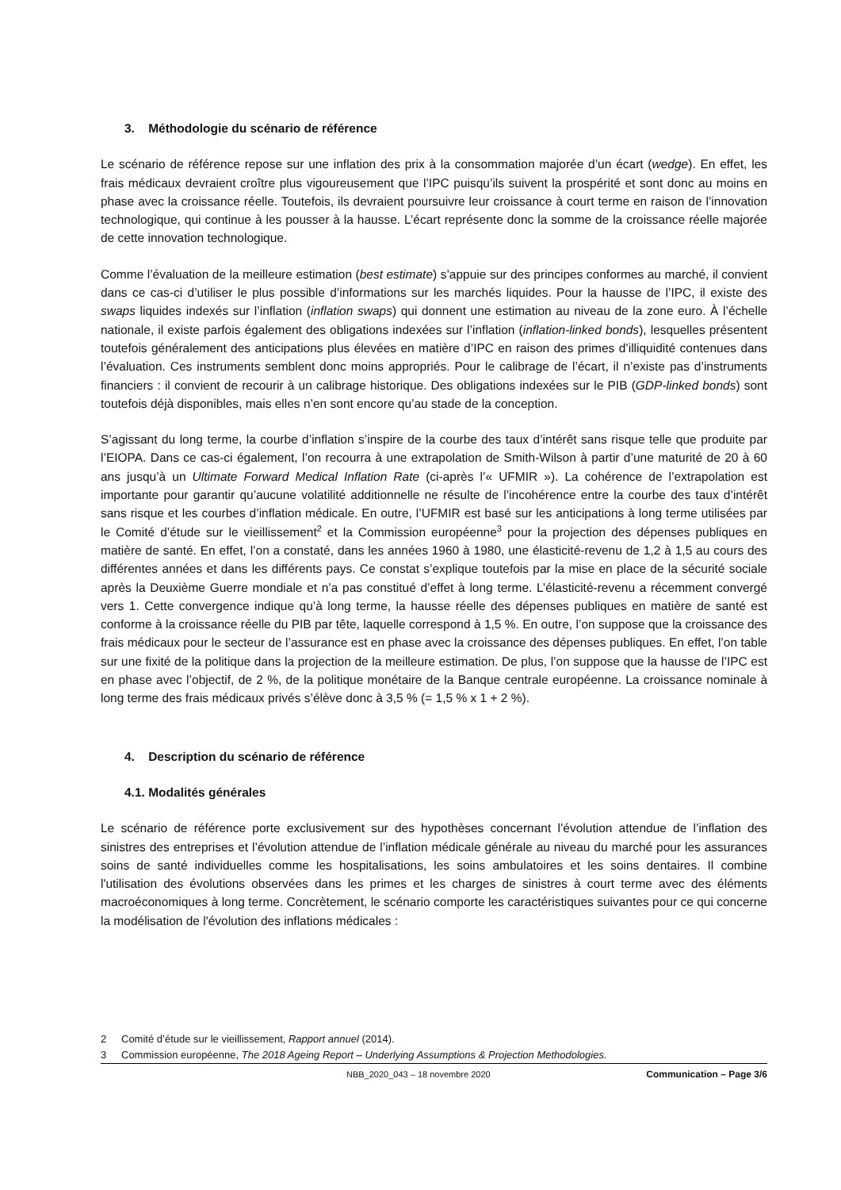3. Méthodologie du scénario de référence
Le scénario de référence repose sur une inflation des prix à la consommation majorée d’un écart (wedge). En effet, les frais médicaux devraient croître plus vigoureusement que l’IPC puisqu’ils suivent la prospérité et sont donc au moins en phase avec la croissance réelle. Toutefois, ils devraient poursuivre leur croissance à court terme en raison de l’innovation technologique, qui continue à les pousser à la hausse. L’écart représente donc la somme de la croissance réelle majorée de cette innovation technologique.
Comme l’évaluation de la meilleure estimation (best estimate) s’appuie sur des principes conformes au marché, il convient dans ce cas-ci d’utiliser le plus possible d’informations sur les marchés liquides. Pour la hausse de l’IPC, il existe des swaps liquides indexés sur l’inflation (inflation swaps) qui donnent une estimation au niveau de la zone euro. À l’échelle nationale, il existe parfois également des obligations indexées sur l’inflation (inflation-linked bonds), lesquelles présentent toutefois généralement des anticipations plus élevées en matière d’IPC en raison des primes d’illiquidité contenues dans l’évaluation. Ces instruments semblent donc moins appropriés. Pour le calibrage de l’écart, il n’existe pas d’instruments financiers : il convient de recourir à un calibrage historique. Des obligations indexées sur le PIB (GDP-linked bonds) sont toutefois déjà disponibles, mais elles n’en sont encore qu’au stade de la conception.
S’agissant du long terme, la courbe d’inflation s’inspire de la courbe des taux d’intérêt sans risque telle que produite par l’EIOPA. Dans ce cas-ci également, l’on recourra à une extrapolation de Smith-Wilson à partir d’une maturité de 20 à 60 ans jusqu’à un Ultimate Forward Medical Inflation Rate (ci-après l’« UFMIR »). La cohérence de l’extrapolation est importante pour garantir qu’aucune volatilité additionnelle ne résulte de l’incohérence entre la courbe des taux d’intérêt sans risque et les courbes d’inflation médicale. En outre, l’UFMIR est basé sur les anticipations à long terme utilisées par le Comité d’étude sur le vieillissement<sup>2</sup> et la Commission européenne<sup>3</sup> pour la projection des dépenses publiques en matière de santé. En effet, l’on a constaté, dans les années 1960 à 1980, une élasticité-revenu de 1,2 à 1,5 au cours des différentes années et dans les différents pays. Ce constat s’explique toutefois par la mise en place de la sécurité sociale après la Deuxième Guerre mondiale et n’a pas constitué d’effet à long terme. L’élasticité-revenu a récemment convergé vers 1. Cette convergence indique qu’à long terme, la hausse réelle des dépenses publiques en matière de santé est conforme à la croissance réelle du PIB par tête, laquelle correspond à 1,5 %. En outre, l’on suppose que la croissance des frais médicaux pour le secteur de l’assurance est en phase avec la croissance des dépenses publiques. En effet, l’on table sur une fixité de la politique dans la projection de la meilleure estimation. De plus, l’on suppose que la hausse de l’IPC est en phase avec l’objectif, de 2 %, de la politique monétaire de la Banque centrale européenne. La croissance nominale à long terme des frais médicaux privés s’élève donc à 3,5 % (= 1,5 % x 1 + 2 %).
4. Description du scénario de référence
4.1. Modalités générales
Le scénario de référence porte exclusivement sur des hypothèses concernant l’évolution attendue de l’inflation des sinistres des entreprises et l’évolution attendue de l’inflation médicale générale au niveau du marché pour les assurances soins de santé individuelles comme les hospitalisations, les soins ambulatoires et les soins dentaires. Il combine l'utilisation des évolutions observées dans les primes et les charges de sinistres à court terme avec des éléments macroéconomiques à long terme. Concrètement, le scénario comporte les caractéristiques suivantes pour ce qui concerne la modélisation de l'évolution des inflations médicales :
2 Comité d’étude sur le vieillissement, Rapport annuel (2014).
3 Commission européenne, The 2018 Ageing Report – Underlying Assumptions & Projection Methodologies.
NBB_2020_043 – 18 novembre 2020 Communication – Page 3/6